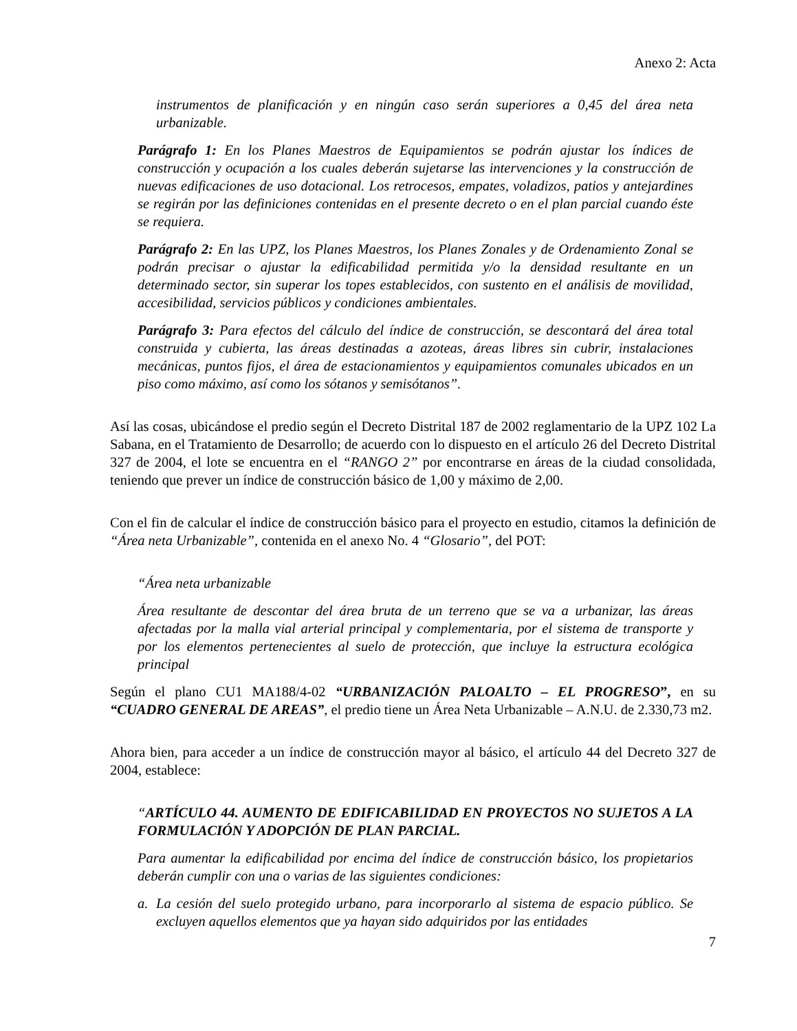Anexo 2: Acta
instrumentos de planificación y en ningún caso serán superiores a 0,45 del área neta urbanizable.
Parágrafo 1: En los Planes Maestros de Equipamientos se podrán ajustar los índices de construcción y ocupación a los cuales deberán sujetarse las intervenciones y la construcción de nuevas edificaciones de uso dotacional. Los retrocesos, empates, voladizos, patios y antejardines se regirán por las definiciones contenidas en el presente decreto o en el plan parcial cuando éste se requiera.
Parágrafo 2: En las UPZ, los Planes Maestros, los Planes Zonales y de Ordenamiento Zonal se podrán precisar o ajustar la edificabilidad permitida y/o la densidad resultante en un determinado sector, sin superar los topes establecidos, con sustento en el análisis de movilidad, accesibilidad, servicios públicos y condiciones ambientales.
Parágrafo 3: Para efectos del cálculo del índice de construcción, se descontará del área total construida y cubierta, las áreas destinadas a azoteas, áreas libres sin cubrir, instalaciones mecánicas, puntos fijos, el área de estacionamientos y equipamientos comunales ubicados en un piso como máximo, así como los sótanos y semisótanos”.
Así las cosas, ubicándose el predio según el Decreto Distrital 187 de 2002 reglamentario de la UPZ 102 La Sabana, en el Tratamiento de Desarrollo; de acuerdo con lo dispuesto en el artículo 26 del Decreto Distrital 327 de 2004, el lote se encuentra en el “RANGO 2” por encontrarse en áreas de la ciudad consolidada, teniendo que prever un índice de construcción básico de 1,00 y máximo de 2,00.
Con el fin de calcular el índice de construcción básico para el proyecto en estudio, citamos la definición de “Área neta Urbanizable”, contenida en el anexo No. 4 “Glosario”, del POT:
“Área neta urbanizable
Área resultante de descontar del área bruta de un terreno que se va a urbanizar, las áreas afectadas por la malla vial arterial principal y complementaria, por el sistema de transporte y por los elementos pertenecientes al suelo de protección, que incluye la estructura ecológica principal
Según el plano CU1 MA188/4-02 “URBANIZACIÓN PALOALTO – EL PROGRESO”, en su “CUADRO GENERAL DE AREAS”, el predio tiene un Área Neta Urbanizable – A.N.U. de 2.330,73 m2.
Ahora bien, para acceder a un índice de construcción mayor al básico, el artículo 44 del Decreto 327 de 2004, establece:
“ARTÍCULO 44. AUMENTO DE EDIFICABILIDAD EN PROYECTOS NO SUJETOS A LA FORMULACIÓN Y ADOPCIÓN DE PLAN PARCIAL.
Para aumentar la edificabilidad por encima del índice de construcción básico, los propietarios deberán cumplir con una o varias de las siguientes condiciones:
a. La cesión del suelo protegido urbano, para incorporarlo al sistema de espacio público. Se excluyen aquellos elementos que ya hayan sido adquiridos por las entidades
7